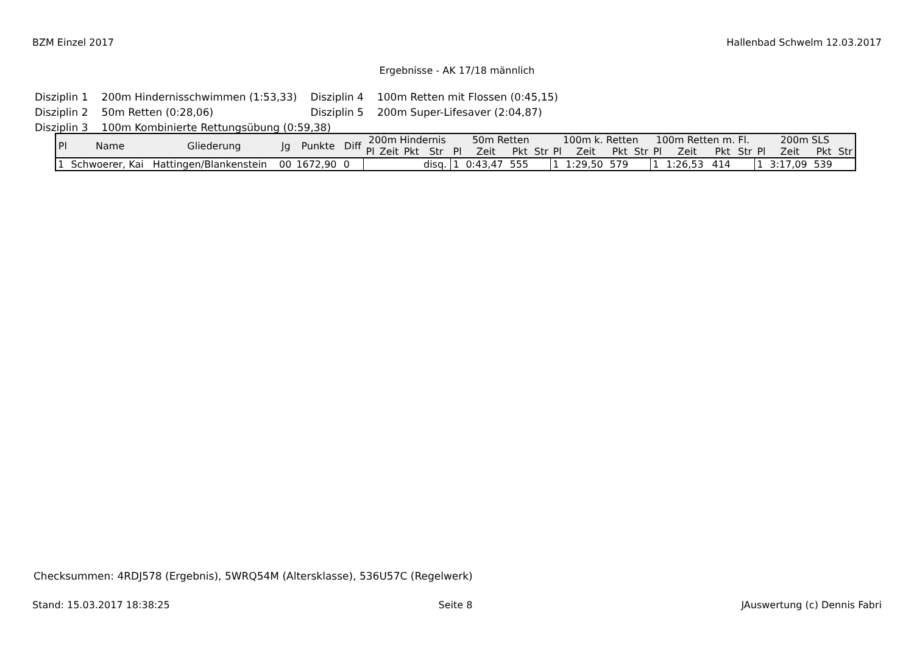BZM Einzel 2017 Hallenbad Schwelm 12.03.2017
Ergebnisse - AK 17/18 männlich
| Disziplin 1 | 200m Hindernisschwimmen (1:53,33) | Disziplin 4 | 100m Retten mit Flossen (0:45,15) |
| Disziplin 2 | 50m Retten (0:28,06) | Disziplin 5 | 200m Super-Lifesaver (2:04,87) |
| Disziplin 3 | 100m Kombinierte Rettungsübung (0:59,38) | | |
| Pl | Name | Gliederung | Jg | Punkte | Diff | 200m Hindernis | | | | 50m Retten | | | | 100m k. Retten | | | | 100m Retten m. Fl. | | | | 200m SLS | | | |
| --- | --- | --- | --- | --- | --- | --- | --- | --- | --- | --- | --- | --- | --- | --- | --- | --- | --- | --- | --- | --- | --- | --- | --- | --- | --- |
| | | | | | | Pl | Zeit | Pkt | Str | Pl | Zeit | Pkt | Str | Pl | Zeit | Pkt | Str | Pl | Zeit | Pkt | Str | Pl | Zeit | Pkt | Str |
| 1 | Schwoerer, Kai | Hattingen/Blankenstein | 00 | 1672,90 | 0 | | | | disq. | 1 | 0:43,47 | 555 | | 1 | 1:29,50 | 579 | | 1 | 1:26,53 | 414 | | 1 | 3:17,09 | 539 | |
Checksummen: 4RDJ578 (Ergebnis), 5WRQ54M (Altersklasse), 536U57C (Regelwerk)
Stand: 15.03.2017 18:38:25 Seite 8 JAuswertung (c) Dennis Fabri